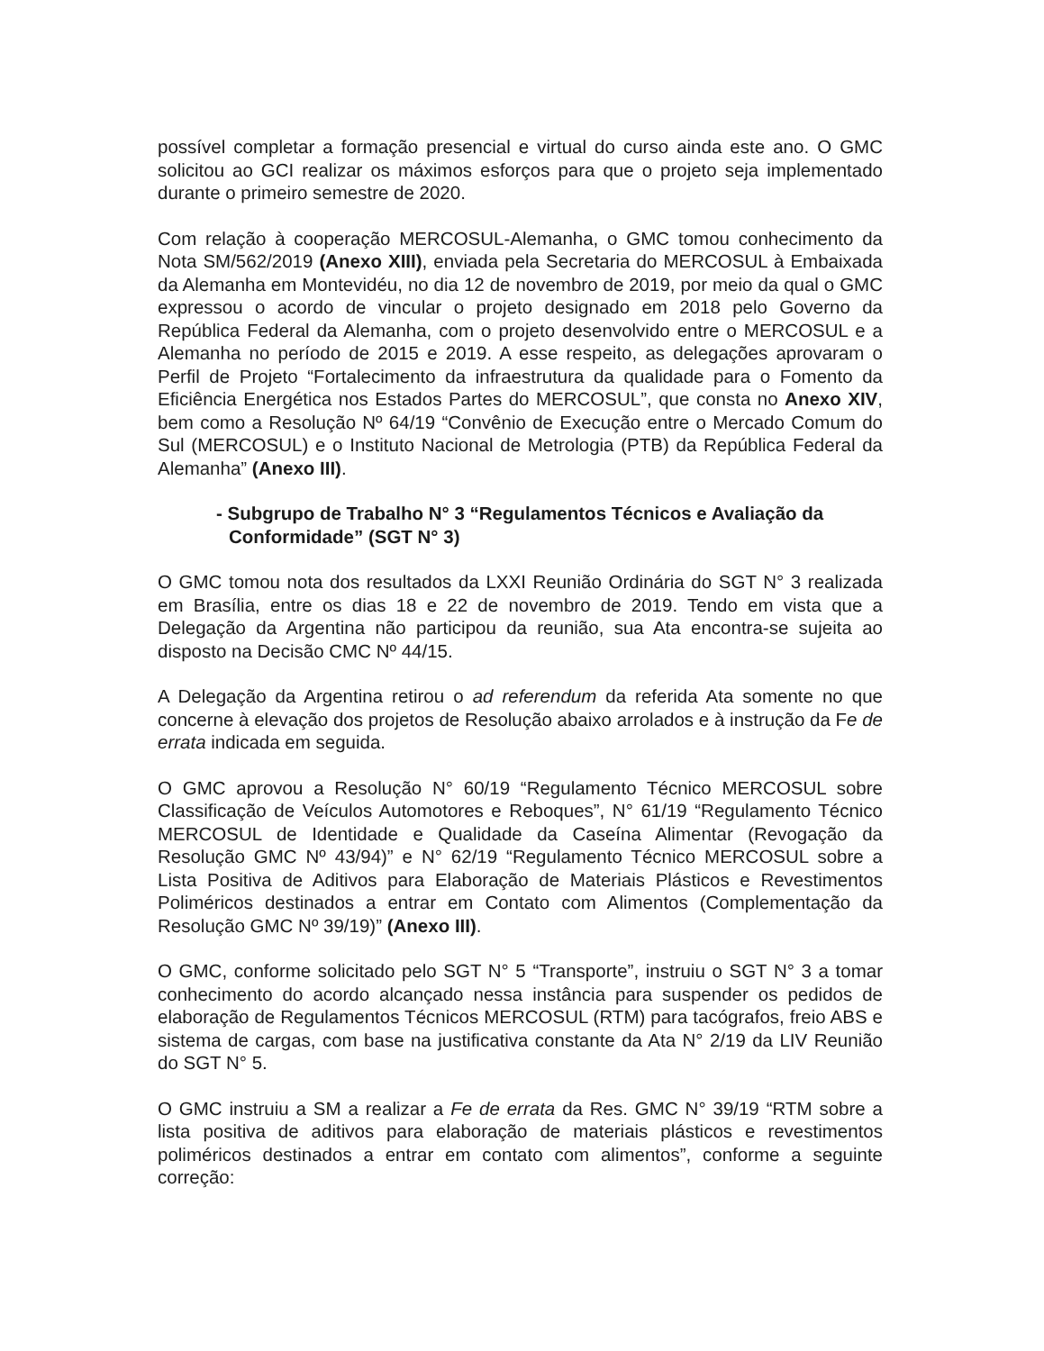possível completar a formação presencial e virtual do curso ainda este ano. O GMC solicitou ao GCI realizar os máximos esforços para que o projeto seja implementado durante o primeiro semestre de 2020.
Com relação à cooperação MERCOSUL-Alemanha, o GMC tomou conhecimento da Nota SM/562/2019 (Anexo XIII), enviada pela Secretaria do MERCOSUL à Embaixada da Alemanha em Montevidéu, no dia 12 de novembro de 2019, por meio da qual o GMC expressou o acordo de vincular o projeto designado em 2018 pelo Governo da República Federal da Alemanha, com o projeto desenvolvido entre o MERCOSUL e a Alemanha no período de 2015 e 2019. A esse respeito, as delegações aprovaram o Perfil de Projeto “Fortalecimento da infraestrutura da qualidade para o Fomento da Eficiência Energética nos Estados Partes do MERCOSUL”, que consta no Anexo XIV, bem como a Resolução Nº 64/19 “Convênio de Execução entre o Mercado Comum do Sul (MERCOSUL) e o Instituto Nacional de Metrologia (PTB) da República Federal da Alemanha” (Anexo III).
- Subgrupo de Trabalho N° 3 “Regulamentos Técnicos e Avaliação da Conformidade” (SGT N° 3)
O GMC tomou nota dos resultados da LXXI Reunião Ordinária do SGT N° 3 realizada em Brasília, entre os dias 18 e 22 de novembro de 2019. Tendo em vista que a Delegação da Argentina não participou da reunião, sua Ata encontra-se sujeita ao disposto na Decisão CMC Nº 44/15.
A Delegação da Argentina retirou o ad referendum da referida Ata somente no que concerne à elevação dos projetos de Resolução abaixo arrolados e à instrução da Fe de errata indicada em seguida.
O GMC aprovou a Resolução N° 60/19 “Regulamento Técnico MERCOSUL sobre Classificação de Veículos Automotores e Reboques”, N° 61/19 “Regulamento Técnico MERCOSUL de Identidade e Qualidade da Caseína Alimentar (Revogação da Resolução GMC Nº 43/94)” e N° 62/19 “Regulamento Técnico MERCOSUL sobre a Lista Positiva de Aditivos para Elaboração de Materiais Plásticos e Revestimentos Poliméricos destinados a entrar em Contato com Alimentos (Complementação da Resolução GMC Nº 39/19)” (Anexo III).
O GMC, conforme solicitado pelo SGT N° 5 “Transporte”, instruiu o SGT N° 3 a tomar conhecimento do acordo alcançado nessa instância para suspender os pedidos de elaboração de Regulamentos Técnicos MERCOSUL (RTM) para tacógrafos, freio ABS e sistema de cargas, com base na justificativa constante da Ata N° 2/19 da LIV Reunião do SGT N° 5.
O GMC instruiu a SM a realizar a Fe de errata da Res. GMC N° 39/19 “RTM sobre a lista positiva de aditivos para elaboração de materiais plásticos e revestimentos poliméricos destinados a entrar em contato com alimentos”, conforme a seguinte correção: